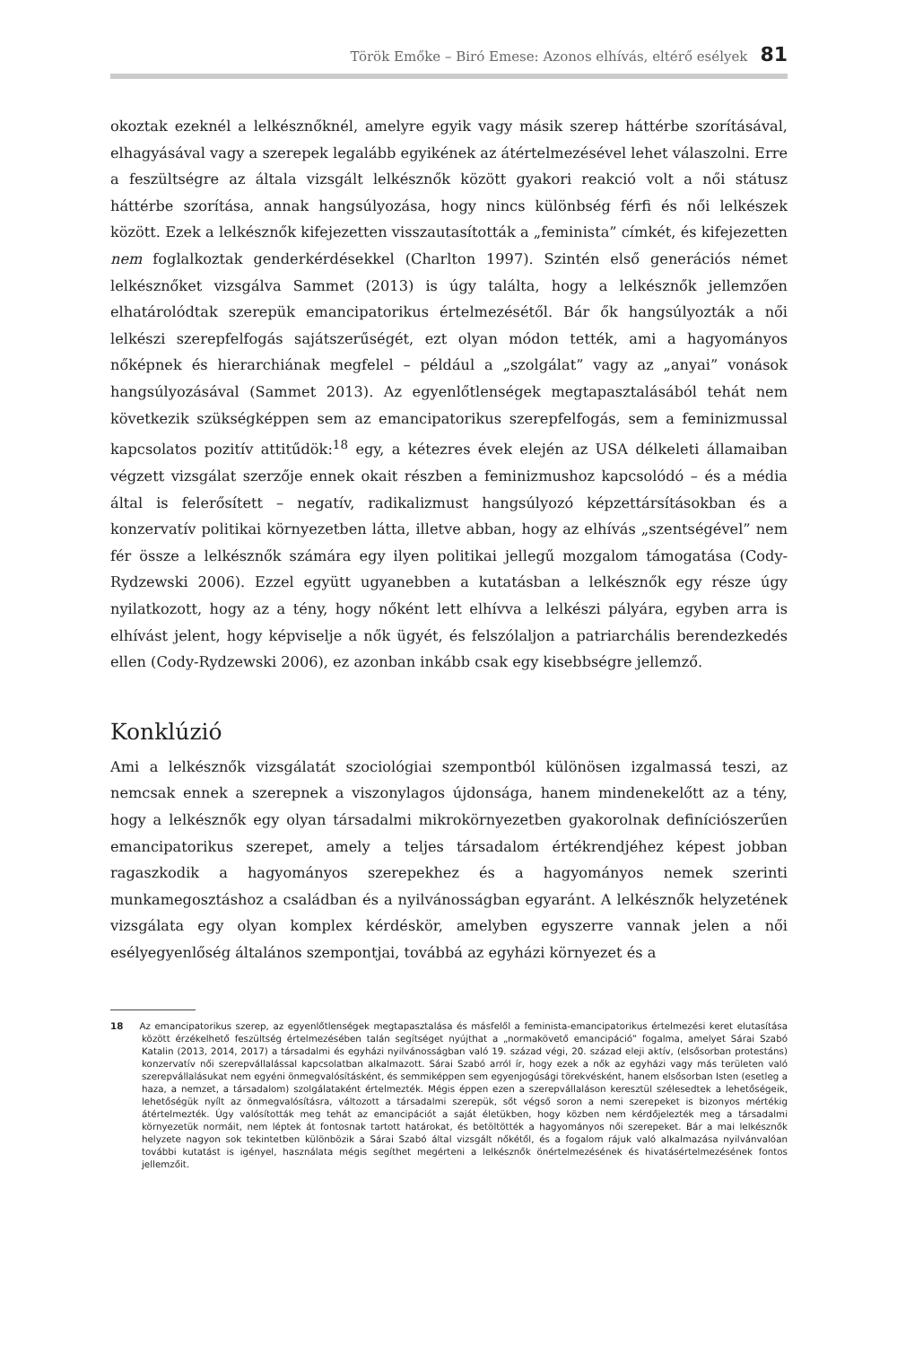Török Emőke – Biró Emese: Azonos elhívás, eltérő esélyek 81
okoztak ezeknél a lelkésznőknél, amelyre egyik vagy másik szerep háttérbe szorításával, elhagyásával vagy a szerepek legalább egyikének az átértelmezésével lehet válaszolni. Erre a feszültségre az általa vizsgált lelkésznők között gyakori reakció volt a női státusz háttérbe szorítása, annak hangsúlyozása, hogy nincs különbség férfi és női lelkészek között. Ezek a lelkésznők kifejezetten visszautasították a „feminista” címkét, és kifejezetten nem foglalkoztak genderkérdésekkel (Charlton 1997). Szintén első generációs német lelkésznőket vizsgálva Sammet (2013) is úgy találta, hogy a lelkésznők jellemzően elhatárolódtak szerepük emancipatorikus értelmezésétől. Bár ők hangsúlyozták a női lelkészi szerepfelfogás sajátszerűségét, ezt olyan módon tették, ami a hagyományos nőképnek és hierarchiának megfelel – például a „szolgálat” vagy az „anyai” vonások hangsúlyozásával (Sammet 2013). Az egyenlőtlenségek megtapasztalásából tehát nem következik szükségképpen sem az emancipatorikus szerepfelfogás, sem a feminizmussal kapcsolatos pozitív attitűdök:<sup>18</sup> egy, a kétezres évek elején az USA délkeleti államaiban végzett vizsgálat szerzője ennek okait részben a feminizmushoz kapcsolódó – és a média által is felerősített – negatív, radikalizmust hangsúlyozó képzettársításokban és a konzervatív politikai környezetben látta, illetve abban, hogy az elhívás „szentségével” nem fér össze a lelkésznők számára egy ilyen politikai jellegű mozgalom támogatása (Cody-Rydzewski 2006). Ezzel együtt ugyanebben a kutatásban a lelkésznők egy része úgy nyilatkozott, hogy az a tény, hogy nőként lett elhívva a lelkészi pályára, egyben arra is elhívást jelent, hogy képviselje a nők ügyét, és felszólaljon a patriarchális berendezkedés ellen (Cody-Rydzewski 2006), ez azonban inkább csak egy kisebbségre jellemző.
Konklúzió
Ami a lelkésznők vizsgálatát szociológiai szempontból különösen izgalmassá teszi, az nemcsak ennek a szerepnek a viszonylagos újdonsága, hanem mindenekelőtt az a tény, hogy a lelkésznők egy olyan társadalmi mikrokörnyezetben gyakorolnak definíciószerűen emancipatorikus szerepet, amely a teljes társadalom értékrendjéhez képest jobban ragaszkodik a hagyományos szerepekhez és a hagyományos nemek szerinti munkamegosztáshoz a családban és a nyilvánosságban egyaránt. A lelkésznők helyzetének vizsgálata egy olyan komplex kérdéskör, amelyben egyszerre vannak jelen a női esélyegyenlőség általános szempontjai, továbbá az egyházi környezet és a
18 Az emancipatorikus szerep, az egyenlőtlenségek megtapasztalása és másfelől a feminista-emancipatorikus értelmezési keret elutasítása között érzékelhető feszültség értelmezésében talán segítséget nyújthat a „normakövető emancipáció” fogalma, amelyet Sárai Szabó Katalin (2013, 2014, 2017) a társadalmi és egyházi nyilvánosságban való 19. század végi, 20. század eleji aktív, (elsősorban protestáns) konzervatív női szerepvállalással kapcsolatban alkalmazott. Sárai Szabó arról ír, hogy ezek a nők az egyházi vagy más területen való szerepvállalásukat nem egyéni önmegvalósításként, és semmiképpen sem egyenjogúsági törekvésként, hanem elsősorban Isten (esetleg a haza, a nemzet, a társadalom) szolgálataként értelmezték. Mégis éppen ezen a szerepvállaláson keresztül szélesedtek a lehetőségeik, lehetőségük nyílt az önmegvalósításra, változott a társadalmi szerepük, sőt végső soron a nemi szerepeket is bizonyos mértékig átértelmezték. Úgy valósították meg tehát az emancipációt a saját életükben, hogy közben nem kérdőjelezték meg a társadalmi környezetük normáit, nem léptek át fontosnak tartott határokat, és betöltötték a hagyományos női szerepeket. Bár a mai lelkésznők helyzete nagyon sok tekintetben különbözik a Sárai Szabó által vizsgált nőkétől, és a fogalom rájuk való alkalmazása nyilvánvalóan további kutatást is igényel, használata mégis segíthet megérteni a lelkésznők önértelmezésének és hivatásértelmezésének fontos jellemzőit.